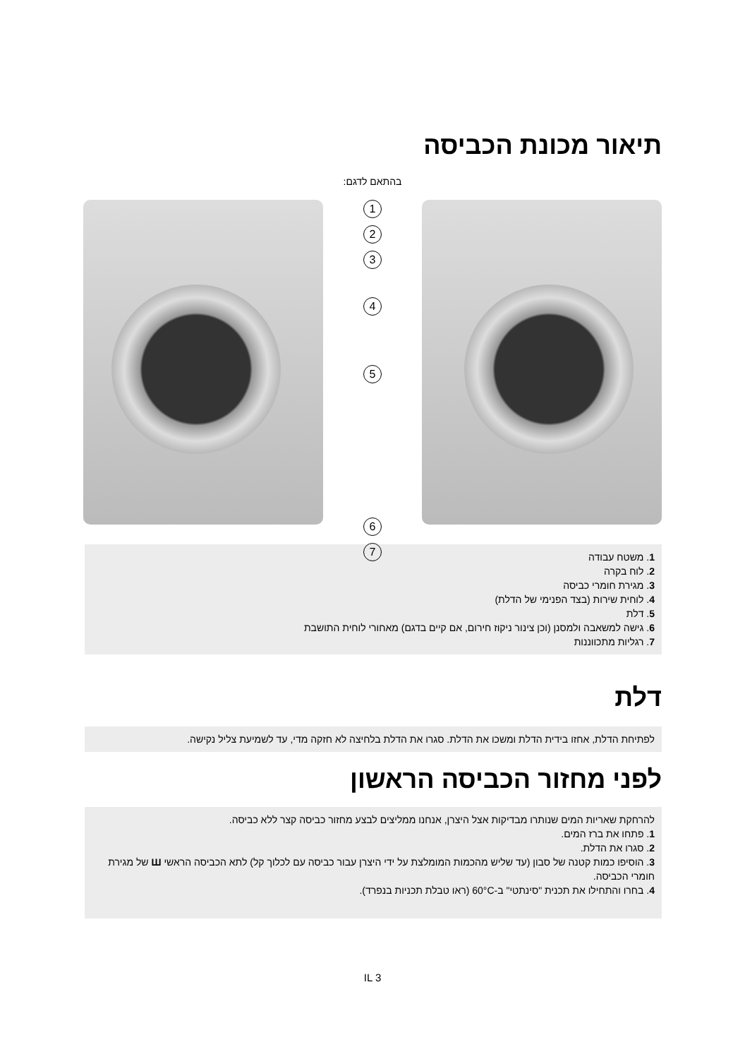תיאור מכונת הכביסה
בהתאם לדגם:
1
2
3
4
5
6
7
1. משטח עבודה
2. לוח בקרה
3. מגירת חומרי כביסה
4. לוחית שירות (בצד הפנימי של הדלת)
5. דלת
6. גישה למשאבה ולמסנן (וכן צינור ניקוז חירום, אם קיים בדגם) מאחורי לוחית התושבת
7. רגליות מתכווננות
דלת
לפתיחת הדלת, אחזו בידית הדלת ומשכו את הדלת. סגרו את הדלת בלחיצה לא חזקה מדי, עד לשמיעת צליל נקישה.
לפני מחזור הכביסה הראשון
להרחקת שאריות המים שנותרו מבדיקות אצל היצרן, אנחנו ממליצים לבצע מחזור כביסה קצר ללא כביסה.
1. פתחו את ברז המים.
2. סגרו את הדלת.
3. הוסיפו כמות קטנה של סבון (עד שליש מהכמות המומלצת על ידי היצרן עבור כביסה עם לכלוך קל) לתא הכביסה הראשי Ш של מגירת חומרי הכביסה.
4. בחרו והתחילו את תכנית "סינתטי" ב-60°C (ראו טבלת תכניות בנפרד).
IL 3